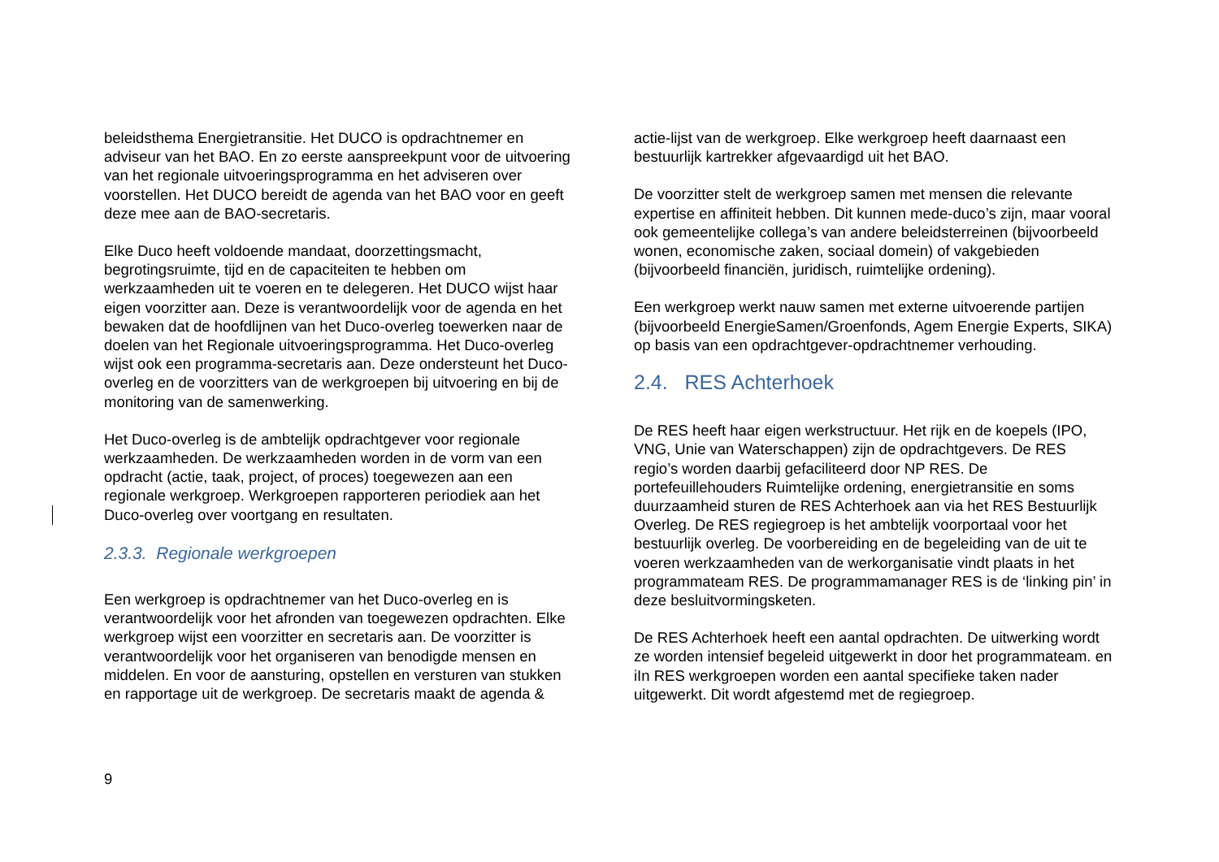beleidsthema Energietransitie. Het DUCO is opdrachtnemer en adviseur van het BAO. En zo eerste aanspreekpunt voor de uitvoering van het regionale uitvoeringsprogramma en het adviseren over voorstellen. Het DUCO bereidt de agenda van het BAO voor en geeft deze mee aan de BAO-secretaris.
Elke Duco heeft voldoende mandaat, doorzettingsmacht, begrotingsruimte, tijd en de capaciteiten te hebben om werkzaamheden uit te voeren en te delegeren. Het DUCO wijst haar eigen voorzitter aan. Deze is verantwoordelijk voor de agenda en het bewaken dat de hoofdlijnen van het Duco-overleg toewerken naar de doelen van het Regionale uitvoeringsprogramma. Het Duco-overleg wijst ook een programma-secretaris aan. Deze ondersteunt het Duco-overleg en de voorzitters van de werkgroepen bij uitvoering en bij de monitoring van de samenwerking.
Het Duco-overleg is de ambtelijk opdrachtgever voor regionale werkzaamheden. De werkzaamheden worden in de vorm van een opdracht (actie, taak, project, of proces) toegewezen aan een regionale werkgroep. Werkgroepen rapporteren periodiek aan het Duco-overleg over voortgang en resultaten.
2.3.3. Regionale werkgroepen
Een werkgroep is opdrachtnemer van het Duco-overleg en is verantwoordelijk voor het afronden van toegewezen opdrachten. Elke werkgroep wijst een voorzitter en secretaris aan. De voorzitter is verantwoordelijk voor het organiseren van benodigde mensen en middelen. En voor de aansturing, opstellen en versturen van stukken en rapportage uit de werkgroep. De secretaris maakt de agenda &
actie-lijst van de werkgroep. Elke werkgroep heeft daarnaast een bestuurlijk kartrekker afgevaardigd uit het BAO.
De voorzitter stelt de werkgroep samen met mensen die relevante expertise en affiniteit hebben. Dit kunnen mede-duco’s zijn, maar vooral ook gemeentelijke collega’s van andere beleidsterreinen (bijvoorbeeld wonen, economische zaken, sociaal domein) of vakgebieden (bijvoorbeeld financiën, juridisch, ruimtelijke ordening).
Een werkgroep werkt nauw samen met externe uitvoerende partijen (bijvoorbeeld EnergieSamen/Groenfonds, Agem Energie Experts, SIKA) op basis van een opdrachtgever-opdrachtnemer verhouding.
2.4. RES Achterhoek
De RES heeft haar eigen werkstructuur. Het rijk en de koepels (IPO, VNG, Unie van Waterschappen) zijn de opdrachtgevers. De RES regio’s worden daarbij gefaciliteerd door NP RES. De portefeuillehouders Ruimtelijke ordening, energietransitie en soms duurzaamheid sturen de RES Achterhoek aan via het RES Bestuurlijk Overleg. De RES regiegroep is het ambtelijk voorportaal voor het bestuurlijk overleg. De voorbereiding en de begeleiding van de uit te voeren werkzaamheden van de werkorganisatie vindt plaats in het programmateam RES. De programmamanager RES is de ‘linking pin’ in deze besluitvormingsketen.
De RES Achterhoek heeft een aantal opdrachten. De uitwerking wordt ze worden intensief begeleid uitgewerkt in door het programmateam. en iIn RES werkgroepen worden een aantal specifieke taken nader uitgewerkt. Dit wordt afgestemd met de regiegroep.
9